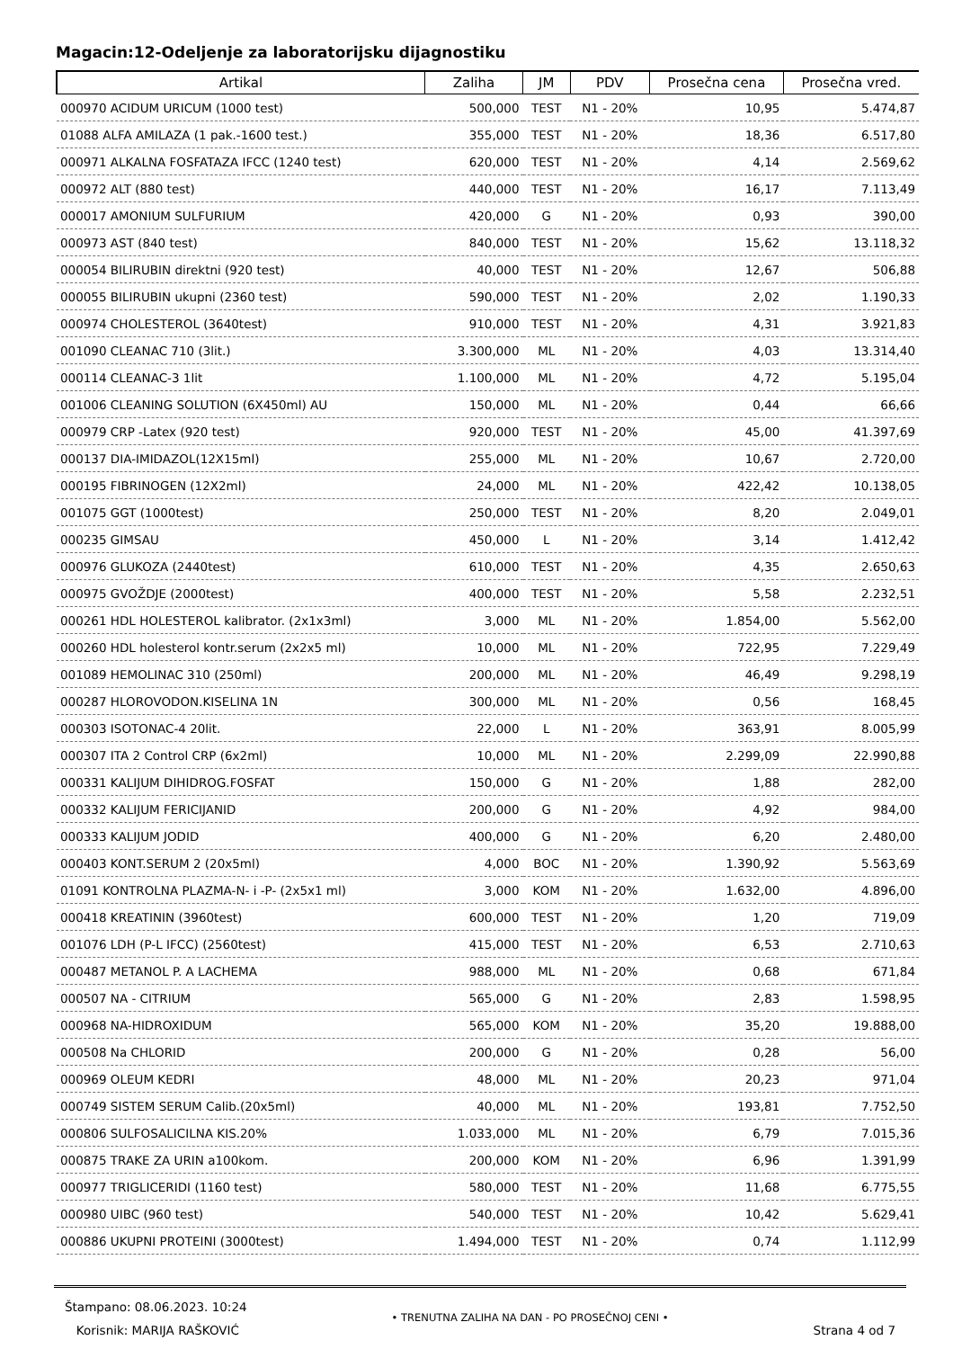Magacin:12-Odeljenje za laboratorijsku dijagnostiku
| Artikal | Zaliha | JM | PDV | Prosečna cena | Prosečna vred. |
| --- | --- | --- | --- | --- | --- |
| 000970 ACIDUM URICUM (1000 test) | 500,000 | TEST | N1 - 20% | 10,95 | 5.474,87 |
| 01088 ALFA AMILAZA (1 pak.-1600 test.) | 355,000 | TEST | N1 - 20% | 18,36 | 6.517,80 |
| 000971 ALKALNA FOSFATAZA IFCC (1240 test) | 620,000 | TEST | N1 - 20% | 4,14 | 2.569,62 |
| 000972 ALT (880 test) | 440,000 | TEST | N1 - 20% | 16,17 | 7.113,49 |
| 000017 AMONIUM SULFURIUM | 420,000 | G | N1 - 20% | 0,93 | 390,00 |
| 000973 AST (840 test) | 840,000 | TEST | N1 - 20% | 15,62 | 13.118,32 |
| 000054 BILIRUBIN direktni (920 test) | 40,000 | TEST | N1 - 20% | 12,67 | 506,88 |
| 000055 BILIRUBIN ukupni (2360 test) | 590,000 | TEST | N1 - 20% | 2,02 | 1.190,33 |
| 000974 CHOLESTEROL (3640test) | 910,000 | TEST | N1 - 20% | 4,31 | 3.921,83 |
| 001090 CLEANAC 710 (3lit.) | 3.300,000 | ML | N1 - 20% | 4,03 | 13.314,40 |
| 000114 CLEANAC-3 1lit | 1.100,000 | ML | N1 - 20% | 4,72 | 5.195,04 |
| 001006 CLEANING SOLUTION (6X450ml) AU | 150,000 | ML | N1 - 20% | 0,44 | 66,66 |
| 000979 CRP -Latex (920 test) | 920,000 | TEST | N1 - 20% | 45,00 | 41.397,69 |
| 000137 DIA-IMIDAZOL(12X15ml) | 255,000 | ML | N1 - 20% | 10,67 | 2.720,00 |
| 000195 FIBRINOGEN (12X2ml) | 24,000 | ML | N1 - 20% | 422,42 | 10.138,05 |
| 001075 GGT (1000test) | 250,000 | TEST | N1 - 20% | 8,20 | 2.049,01 |
| 000235 GIMSAU | 450,000 | L | N1 - 20% | 3,14 | 1.412,42 |
| 000976 GLUKOZA (2440test) | 610,000 | TEST | N1 - 20% | 4,35 | 2.650,63 |
| 000975 GVOŽDJE (2000test) | 400,000 | TEST | N1 - 20% | 5,58 | 2.232,51 |
| 000261 HDL HOLESTEROL kalibrator. (2x1x3ml) | 3,000 | ML | N1 - 20% | 1.854,00 | 5.562,00 |
| 000260 HDL holesterol kontr.serum (2x2x5 ml) | 10,000 | ML | N1 - 20% | 722,95 | 7.229,49 |
| 001089 HEMOLINAC 310 (250ml) | 200,000 | ML | N1 - 20% | 46,49 | 9.298,19 |
| 000287 HLOROVODON.KISELINA 1N | 300,000 | ML | N1 - 20% | 0,56 | 168,45 |
| 000303 ISOTONAC-4 20lit. | 22,000 | L | N1 - 20% | 363,91 | 8.005,99 |
| 000307 ITA 2 Control CRP (6x2ml) | 10,000 | ML | N1 - 20% | 2.299,09 | 22.990,88 |
| 000331 KALIJUM DIHIDROG.FOSFAT | 150,000 | G | N1 - 20% | 1,88 | 282,00 |
| 000332 KALIJUM FERICIJANID | 200,000 | G | N1 - 20% | 4,92 | 984,00 |
| 000333 KALIJUM JODID | 400,000 | G | N1 - 20% | 6,20 | 2.480,00 |
| 000403 KONT.SERUM 2 (20x5ml) | 4,000 | BOC | N1 - 20% | 1.390,92 | 5.563,69 |
| 01091 KONTROLNA PLAZMA-N- i -P- (2x5x1 ml) | 3,000 | KOM | N1 - 20% | 1.632,00 | 4.896,00 |
| 000418 KREATININ (3960test) | 600,000 | TEST | N1 - 20% | 1,20 | 719,09 |
| 001076 LDH (P-L IFCC) (2560test) | 415,000 | TEST | N1 - 20% | 6,53 | 2.710,63 |
| 000487 METANOL P. A LACHEMA | 988,000 | ML | N1 - 20% | 0,68 | 671,84 |
| 000507 NA - CITRIUM | 565,000 | G | N1 - 20% | 2,83 | 1.598,95 |
| 000968 NA-HIDROXIDUM | 565,000 | KOM | N1 - 20% | 35,20 | 19.888,00 |
| 000508 Na CHLORID | 200,000 | G | N1 - 20% | 0,28 | 56,00 |
| 000969 OLEUM KEDRI | 48,000 | ML | N1 - 20% | 20,23 | 971,04 |
| 000749 SISTEM SERUM Calib.(20x5ml) | 40,000 | ML | N1 - 20% | 193,81 | 7.752,50 |
| 000806 SULFOSALICILNA KIS.20% | 1.033,000 | ML | N1 - 20% | 6,79 | 7.015,36 |
| 000875 TRAKE ZA URIN a100kom. | 200,000 | KOM | N1 - 20% | 6,96 | 1.391,99 |
| 000977 TRIGLICERIDI (1160 test) | 580,000 | TEST | N1 - 20% | 11,68 | 6.775,55 |
| 000980 UIBC (960 test) | 540,000 | TEST | N1 - 20% | 10,42 | 5.629,41 |
| 000886 UKUPNI PROTEINI (3000test) | 1.494,000 | TEST | N1 - 20% | 0,74 | 1.112,99 |
Štampano: 08.06.2023. 10:24
Korisnik: MARIJA RAŠKOVIĆ
• TRENUTNA ZALIHA NA DAN - PO PROSEČNOJ CENI •
Strana 4 od 7